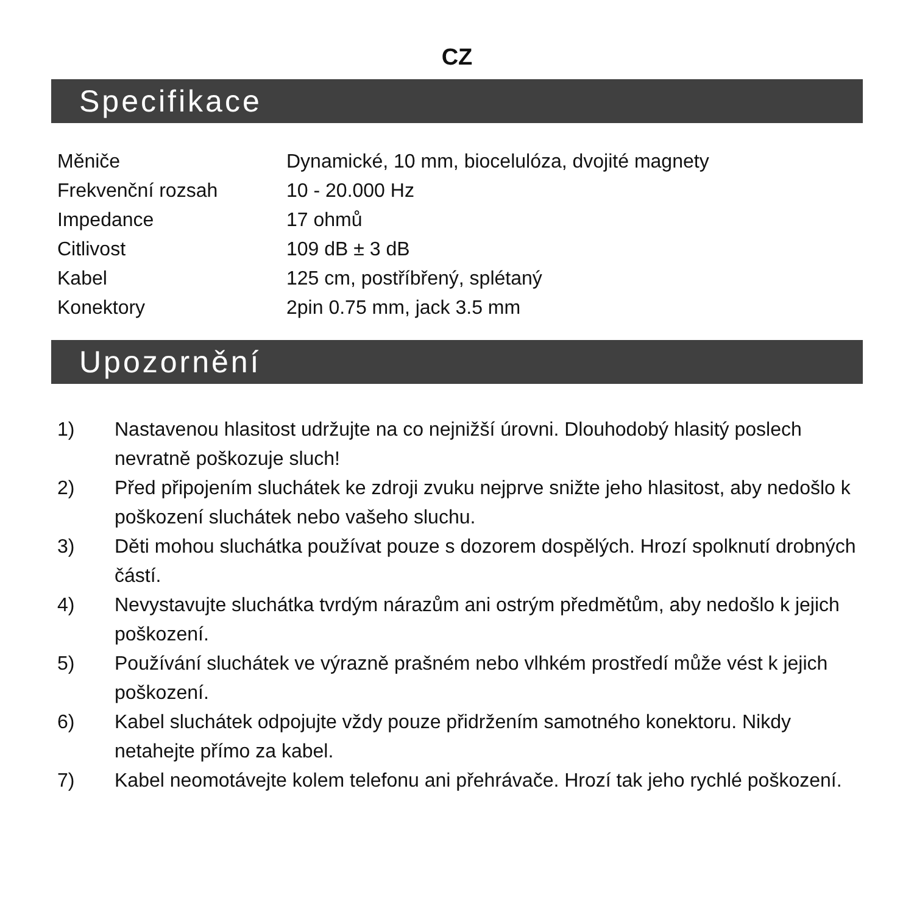CZ
Specifikace
| Měniče | Dynamické, 10 mm, biocelulóza, dvojité magnety |
| Frekvenční rozsah | 10 - 20.000 Hz |
| Impedance | 17 ohmů |
| Citlivost | 109 dB ± 3 dB |
| Kabel | 125 cm, postříbřený, splétaný |
| Konektory | 2pin 0.75 mm, jack 3.5 mm |
Upozornění
1) Nastavenou hlasitost udržujte na co nejnižší úrovni. Dlouhodobý hlasitý poslech nevratně poškozuje sluch!
2) Před připojením sluchátek ke zdroji zvuku nejprve snižte jeho hlasitost, aby nedošlo k poškození sluchátek nebo vašeho sluchu.
3) Děti mohou sluchátka používat pouze s dozorem dospělých. Hrozí spolknutí drobných částí.
4) Nevystavujte sluchátka tvrdým nárazům ani ostrým předmětům, aby nedošlo k jejich poškození.
5) Používání sluchátek ve výrazně prašném nebo vlhkém prostředí může vést k jejich poškození.
6) Kabel sluchátek odpojujte vždy pouze přidržením samotného konektoru. Nikdy netahejte přímo za kabel.
7) Kabel neomotávejte kolem telefonu ani přehrávače. Hrozí tak jeho rychlé poškození.